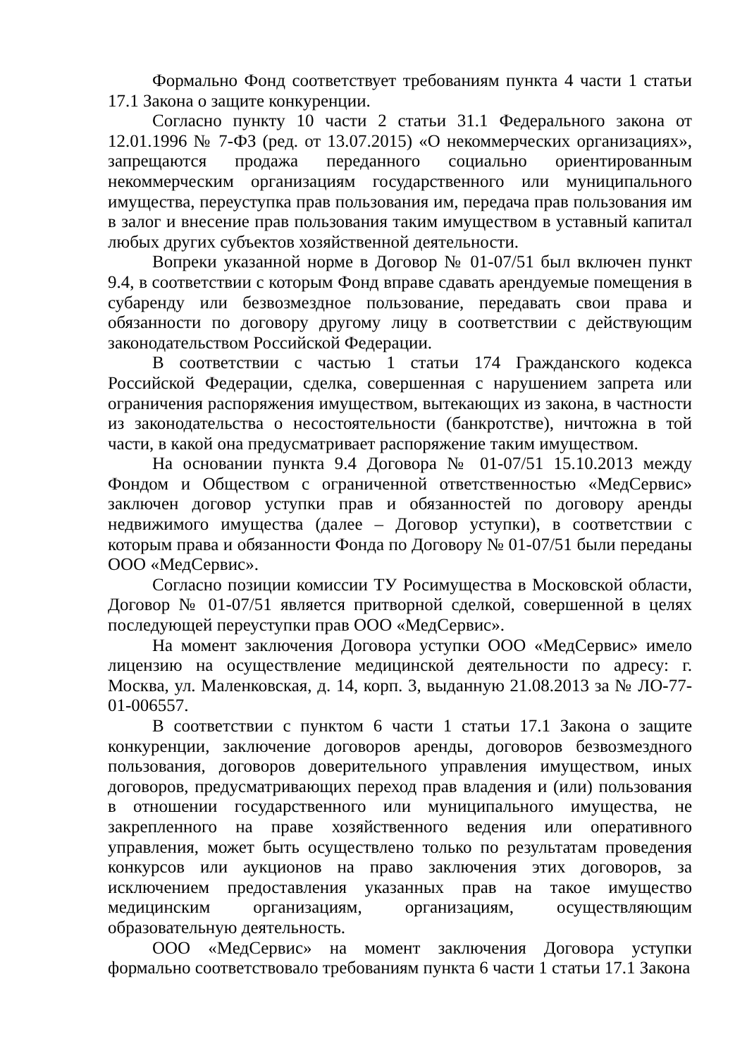Формально Фонд соответствует требованиям пункта 4 части 1 статьи 17.1 Закона о защите конкуренции.
Согласно пункту 10 части 2 статьи 31.1 Федерального закона от 12.01.1996 № 7-ФЗ (ред. от 13.07.2015) «О некоммерческих организациях», запрещаются продажа переданного социально ориентированным некоммерческим организациям государственного или муниципального имущества, переуступка прав пользования им, передача прав пользования им в залог и внесение прав пользования таким имуществом в уставный капитал любых других субъектов хозяйственной деятельности.
Вопреки указанной норме в Договор № 01-07/51 был включен пункт 9.4, в соответствии с которым Фонд вправе сдавать арендуемые помещения в субаренду или безвозмездное пользование, передавать свои права и обязанности по договору другому лицу в соответствии с действующим законодательством Российской Федерации.
В соответствии с частью 1 статьи 174 Гражданского кодекса Российской Федерации, сделка, совершенная с нарушением запрета или ограничения распоряжения имуществом, вытекающих из закона, в частности из законодательства о несостоятельности (банкротстве), ничтожна в той части, в какой она предусматривает распоряжение таким имуществом.
На основании пункта 9.4 Договора № 01-07/51 15.10.2013 между Фондом и Обществом с ограниченной ответственностью «МедСервис» заключен договор уступки прав и обязанностей по договору аренды недвижимого имущества (далее – Договор уступки), в соответствии с которым права и обязанности Фонда по Договору № 01-07/51 были переданы ООО «МедСервис».
Согласно позиции комиссии ТУ Росимущества в Московской области, Договор № 01-07/51 является притворной сделкой, совершенной в целях последующей переуступки прав ООО «МедСервис».
На момент заключения Договора уступки ООО «МедСервис» имело лицензию на осуществление медицинской деятельности по адресу: г. Москва, ул. Маленковская, д. 14, корп. 3, выданную 21.08.2013 за № ЛО-77-01-006557.
В соответствии с пунктом 6 части 1 статьи 17.1 Закона о защите конкуренции, заключение договоров аренды, договоров безвозмездного пользования, договоров доверительного управления имуществом, иных договоров, предусматривающих переход прав владения и (или) пользования в отношении государственного или муниципального имущества, не закрепленного на праве хозяйственного ведения или оперативного управления, может быть осуществлено только по результатам проведения конкурсов или аукционов на право заключения этих договоров, за исключением предоставления указанных прав на такое имущество медицинским организациям, организациям, осуществляющим образовательную деятельность.
ООО «МедСервис» на момент заключения Договора уступки формально соответствовало требованиям пункта 6 части 1 статьи 17.1 Закона